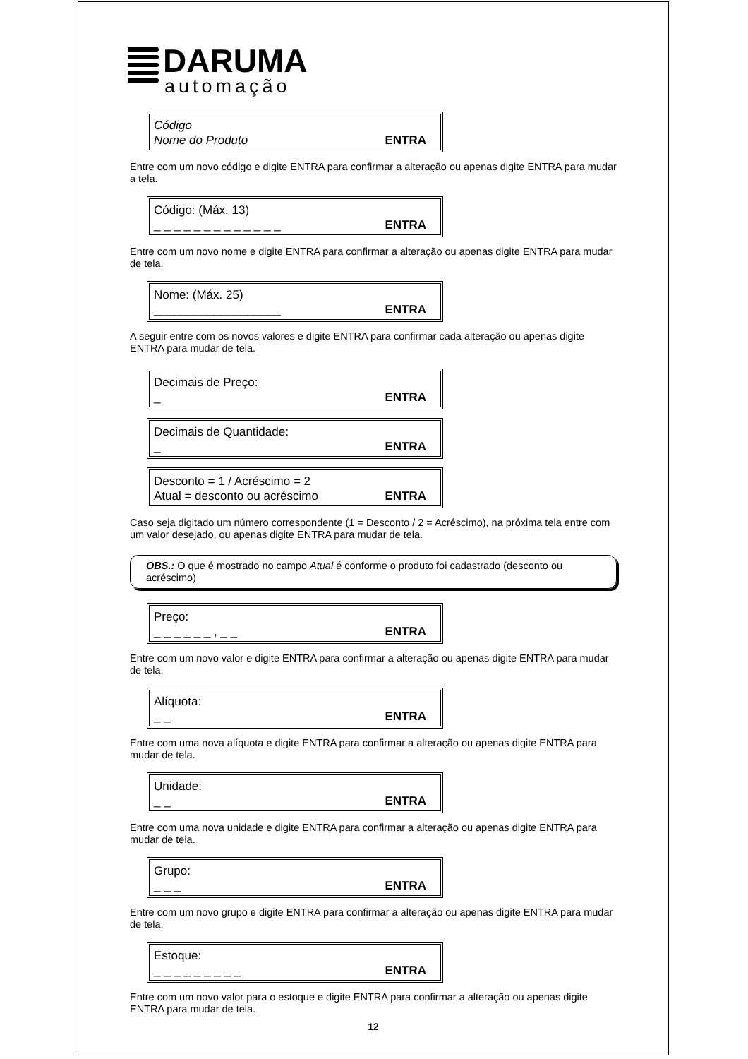DARUMA
automação
Código
Nome do Produto
ENTRA
Entre com um novo código e digite ENTRA para confirmar a alteração ou apenas digite ENTRA para mudar a tela.
Código: (Máx. 13)
_ _ _ _ _ _ _ _ _ _ _ _ _
ENTRA
Entre com um novo nome e digite ENTRA para confirmar a alteração ou apenas digite ENTRA para mudar de tela.
Nome: (Máx. 25)
___________________
ENTRA
A seguir entre com os novos valores e digite ENTRA para confirmar cada alteração ou apenas digite ENTRA para mudar de tela.
Decimais de Preço:
_
ENTRA
Decimais de Quantidade:
_
ENTRA
Desconto = 1 / Acréscimo = 2
Atual = desconto ou acréscimo
ENTRA
Caso seja digitado um número correspondente (1 = Desconto / 2 = Acréscimo), na próxima tela entre com um valor desejado, ou apenas digite ENTRA para mudar de tela.
OBS.: O que é mostrado no campo Atual é conforme o produto foi cadastrado (desconto ou acréscimo)
Preço:
_ _ _ _ _ _ , _ _
ENTRA
Entre com um novo valor e digite ENTRA para confirmar a alteração ou apenas digite ENTRA para mudar de tela.
Alíquota:
_ _
ENTRA
Entre com uma nova alíquota e digite ENTRA para confirmar a alteração ou apenas digite ENTRA para mudar de tela.
Unidade:
_ _
ENTRA
Entre com uma nova unidade e digite ENTRA para confirmar a alteração ou apenas digite ENTRA para mudar de tela.
Grupo:
_ _ _
ENTRA
Entre com um novo grupo e digite ENTRA para confirmar a alteração ou apenas digite ENTRA para mudar de tela.
Estoque:
_ _ _ _ _ _ _ _ _
ENTRA
Entre com um novo valor para o estoque e digite ENTRA para confirmar a alteração ou apenas digite ENTRA para mudar de tela.
12